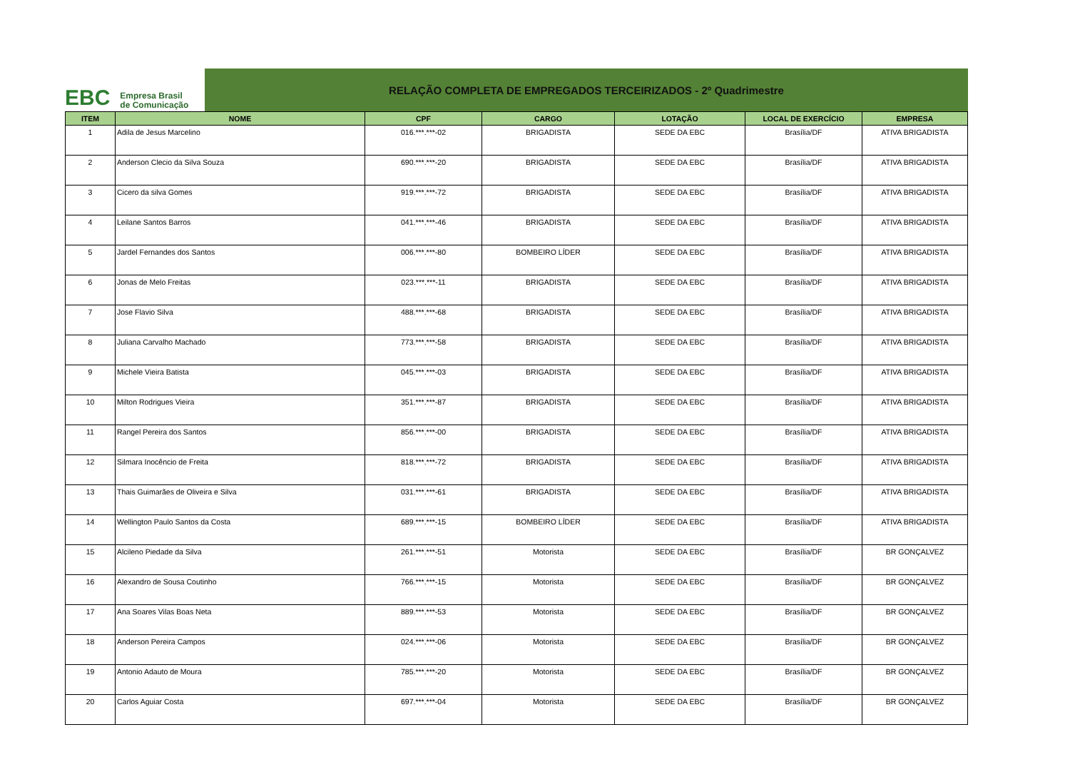EBC Empresa Brasil
de Comunicação
RELAÇÃO COMPLETA DE EMPREGADOS TERCEIRIZADOS - 2º Quadrimestre
| ITEM | NOME | CPF | CARGO | LOTAÇÃO | LOCAL DE EXERCÍCIO | EMPRESA |
| --- | --- | --- | --- | --- | --- | --- |
| 1 | Adila de Jesus Marcelino | 016.***.***-02 | BRIGADISTA | SEDE DA EBC | Brasília/DF | ATIVA BRIGADISTA |
| 2 | Anderson Clecio da Silva Souza | 690.***.***-20 | BRIGADISTA | SEDE DA EBC | Brasília/DF | ATIVA BRIGADISTA |
| 3 | Cicero da silva Gomes | 919.***.***-72 | BRIGADISTA | SEDE DA EBC | Brasília/DF | ATIVA BRIGADISTA |
| 4 | Leilane Santos Barros | 041.***.***-46 | BRIGADISTA | SEDE DA EBC | Brasília/DF | ATIVA BRIGADISTA |
| 5 | Jardel Fernandes dos Santos | 006.***.***-80 | BOMBEIRO LÍDER | SEDE DA EBC | Brasília/DF | ATIVA BRIGADISTA |
| 6 | Jonas de Melo Freitas | 023.***.***-11 | BRIGADISTA | SEDE DA EBC | Brasília/DF | ATIVA BRIGADISTA |
| 7 | Jose Flavio Silva | 488.***.***-68 | BRIGADISTA | SEDE DA EBC | Brasília/DF | ATIVA BRIGADISTA |
| 8 | Juliana Carvalho Machado | 773.***.***-58 | BRIGADISTA | SEDE DA EBC | Brasília/DF | ATIVA BRIGADISTA |
| 9 | Michele Vieira Batista | 045.***.***-03 | BRIGADISTA | SEDE DA EBC | Brasília/DF | ATIVA BRIGADISTA |
| 10 | Milton Rodrigues Vieira | 351.***.***-87 | BRIGADISTA | SEDE DA EBC | Brasília/DF | ATIVA BRIGADISTA |
| 11 | Rangel Pereira dos Santos | 856.***.***-00 | BRIGADISTA | SEDE DA EBC | Brasília/DF | ATIVA BRIGADISTA |
| 12 | Silmara Inocêncio de Freita | 818.***.***-72 | BRIGADISTA | SEDE DA EBC | Brasília/DF | ATIVA BRIGADISTA |
| 13 | Thais Guimarães de Oliveira e Silva | 031.***.***-61 | BRIGADISTA | SEDE DA EBC | Brasília/DF | ATIVA BRIGADISTA |
| 14 | Wellington Paulo Santos da Costa | 689.***.***-15 | BOMBEIRO LÍDER | SEDE DA EBC | Brasília/DF | ATIVA BRIGADISTA |
| 15 | Alcileno Piedade da Silva | 261.***.***-51 | Motorista | SEDE DA EBC | Brasília/DF | BR GONÇALVEZ |
| 16 | Alexandro de Sousa Coutinho | 766.***.***-15 | Motorista | SEDE DA EBC | Brasília/DF | BR GONÇALVEZ |
| 17 | Ana Soares Vilas Boas Neta | 889.***.***-53 | Motorista | SEDE DA EBC | Brasília/DF | BR GONÇALVEZ |
| 18 | Anderson Pereira Campos | 024.***.***-06 | Motorista | SEDE DA EBC | Brasília/DF | BR GONÇALVEZ |
| 19 | Antonio Adauto de Moura | 785.***.***-20 | Motorista | SEDE DA EBC | Brasília/DF | BR GONÇALVEZ |
| 20 | Carlos Aguiar Costa | 697.***.***-04 | Motorista | SEDE DA EBC | Brasília/DF | BR GONÇALVEZ |